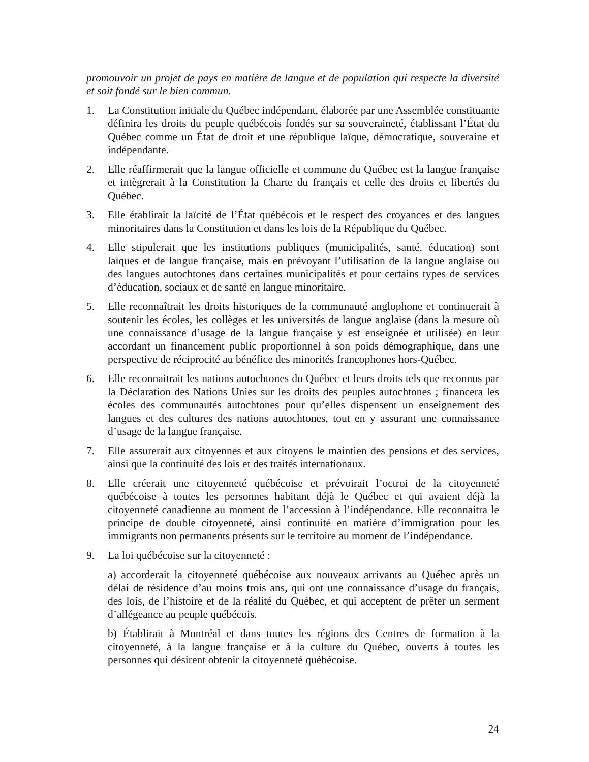promouvoir un projet de pays en matière de langue et de population qui respecte la diversité et soit fondé sur le bien commun.
1. La Constitution initiale du Québec indépendant, élaborée par une Assemblée constituante définira les droits du peuple québécois fondés sur sa souveraineté, établissant l’État du Québec comme un État de droit et une république laïque, démocratique, souveraine et indépendante.
2. Elle réaffirmerait que la langue officielle et commune du Québec est la langue française et intègrerait à la Constitution la Charte du français et celle des droits et libertés du Québec.
3. Elle établirait la laïcité de l’État québécois et le respect des croyances et des langues minoritaires dans la Constitution et dans les lois de la République du Québec.
4. Elle stipulerait que les institutions publiques (municipalités, santé, éducation) sont laïques et de langue française, mais en prévoyant l’utilisation de la langue anglaise ou des langues autochtones dans certaines municipalités et pour certains types de services d’éducation, sociaux et de santé en langue minoritaire.
5. Elle reconnaîtrait les droits historiques de la communauté anglophone et continuerait à soutenir les écoles, les collèges et les universités de langue anglaise (dans la mesure où une connaissance d’usage de la langue française y est enseignée et utilisée) en leur accordant un financement public proportionnel à son poids démographique, dans une perspective de réciprocité au bénéfice des minorités francophones hors-Québec.
6. Elle reconnaitrait les nations autochtones du Québec et leurs droits tels que reconnus par la Déclaration des Nations Unies sur les droits des peuples autochtones ; financera les écoles des communautés autochtones pour qu’elles dispensent un enseignement des langues et des cultures des nations autochtones, tout en y assurant une connaissance d’usage de la langue française.
7. Elle assurerait aux citoyennes et aux citoyens le maintien des pensions et des services, ainsi que la continuité des lois et des traités internationaux.
8. Elle créerait une citoyenneté québécoise et prévoirait l’octroi de la citoyenneté québécoise à toutes les personnes habitant déjà le Québec et qui avaient déjà la citoyenneté canadienne au moment de l’accession à l’indépendance. Elle reconnaitra le principe de double citoyenneté, ainsi continuité en matière d’immigration pour les immigrants non permanents présents sur le territoire au moment de l’indépendance.
9. La loi québécoise sur la citoyenneté :
a) accorderait la citoyenneté québécoise aux nouveaux arrivants au Québec après un délai de résidence d’au moins trois ans, qui ont une connaissance d’usage du français, des lois, de l’histoire et de la réalité du Québec, et qui acceptent de prêter un serment d’allégeance au peuple québécois.
b) Établirait à Montréal et dans toutes les régions des Centres de formation à la citoyenneté, à la langue française et à la culture du Québec, ouverts à toutes les personnes qui désirent obtenir la citoyenneté québécoise.
24